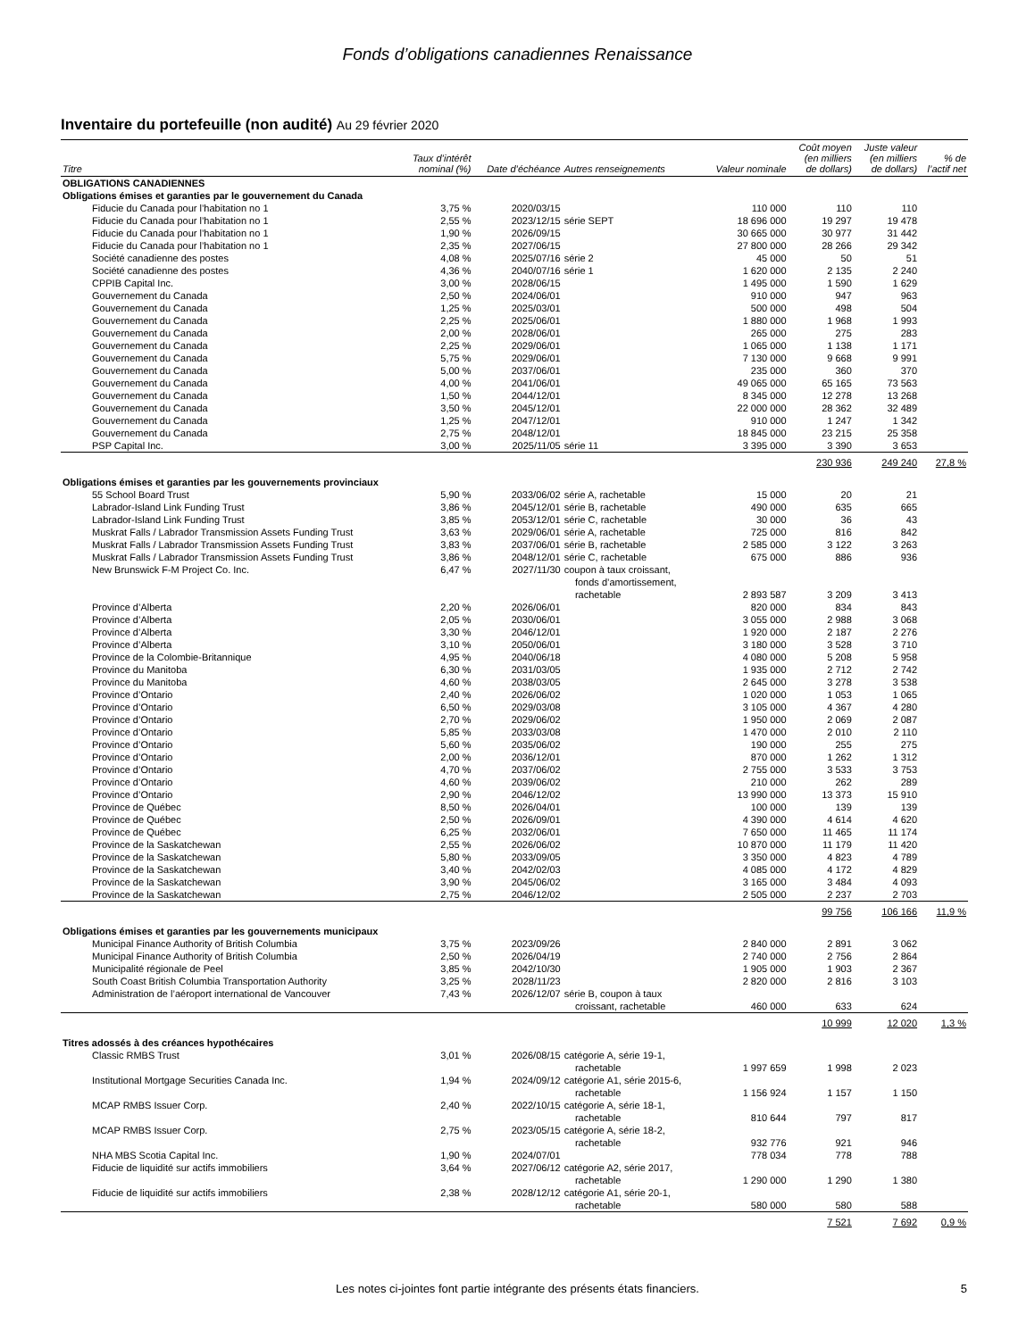Fonds d’obligations canadiennes Renaissance
Inventaire du portefeuille (non audité) Au 29 février 2020
| Titre | Taux d’intérêt nominal (%) | Date d’échéance | Autres renseignements | Valeur nominale | Coût moyen (en milliers de dollars) | Juste valeur (en milliers de dollars) | % de l’actif net |
| --- | --- | --- | --- | --- | --- | --- | --- |
| OBLIGATIONS CANADIENNES | | | | | | | |
| Obligations émises et garanties par le gouvernement du Canada | | | | | | | |
| Fiducie du Canada pour l’habitation no 1 | 3,75 % | 2020/03/15 | | 110 000 | 110 | 110 | |
| Fiducie du Canada pour l’habitation no 1 | 2,55 % | 2023/12/15 | série SEPT | 18 696 000 | 19 297 | 19 478 | |
| Fiducie du Canada pour l’habitation no 1 | 1,90 % | 2026/09/15 | | 30 665 000 | 30 977 | 31 442 | |
| Fiducie du Canada pour l’habitation no 1 | 2,35 % | 2027/06/15 | | 27 800 000 | 28 266 | 29 342 | |
| Société canadienne des postes | 4,08 % | 2025/07/16 | série 2 | 45 000 | 50 | 51 | |
| Société canadienne des postes | 4,36 % | 2040/07/16 | série 1 | 1 620 000 | 2 135 | 2 240 | |
| CPPIB Capital Inc. | 3,00 % | 2028/06/15 | | 1 495 000 | 1 590 | 1 629 | |
| Gouvernement du Canada | 2,50 % | 2024/06/01 | | 910 000 | 947 | 963 | |
| Gouvernement du Canada | 1,25 % | 2025/03/01 | | 500 000 | 498 | 504 | |
| Gouvernement du Canada | 2,25 % | 2025/06/01 | | 1 880 000 | 1 968 | 1 993 | |
| Gouvernement du Canada | 2,00 % | 2028/06/01 | | 265 000 | 275 | 283 | |
| Gouvernement du Canada | 2,25 % | 2029/06/01 | | 1 065 000 | 1 138 | 1 171 | |
| Gouvernement du Canada | 5,75 % | 2029/06/01 | | 7 130 000 | 9 668 | 9 991 | |
| Gouvernement du Canada | 5,00 % | 2037/06/01 | | 235 000 | 360 | 370 | |
| Gouvernement du Canada | 4,00 % | 2041/06/01 | | 49 065 000 | 65 165 | 73 563 | |
| Gouvernement du Canada | 1,50 % | 2044/12/01 | | 8 345 000 | 12 278 | 13 268 | |
| Gouvernement du Canada | 3,50 % | 2045/12/01 | | 22 000 000 | 28 362 | 32 489 | |
| Gouvernement du Canada | 1,25 % | 2047/12/01 | | 910 000 | 1 247 | 1 342 | |
| Gouvernement du Canada | 2,75 % | 2048/12/01 | | 18 845 000 | 23 215 | 25 358 | |
| PSP Capital Inc. | 3,00 % | 2025/11/05 | série 11 | 3 395 000 | 3 390 | 3 653 | |
| | | | | | 230 936 | 249 240 | 27,8 % |
| Obligations émises et garanties par les gouvernements provinciaux | | | | | | | |
| 55 School Board Trust | 5,90 % | 2033/06/02 | série A, rachetable | 15 000 | 20 | 21 | |
| Labrador-Island Link Funding Trust | 3,86 % | 2045/12/01 | série B, rachetable | 490 000 | 635 | 665 | |
| Labrador-Island Link Funding Trust | 3,85 % | 2053/12/01 | série C, rachetable | 30 000 | 36 | 43 | |
| Muskrat Falls / Labrador Transmission Assets Funding Trust | 3,63 % | 2029/06/01 | série A, rachetable | 725 000 | 816 | 842 | |
| Muskrat Falls / Labrador Transmission Assets Funding Trust | 3,83 % | 2037/06/01 | série B, rachetable | 2 585 000 | 3 122 | 3 263 | |
| Muskrat Falls / Labrador Transmission Assets Funding Trust | 3,86 % | 2048/12/01 | série C, rachetable | 675 000 | 886 | 936 | |
| New Brunswick F-M Project Co. Inc. | 6,47 % | 2027/11/30 | coupon à taux croissant, fonds d’amortissement, rachetable | 2 893 587 | 3 209 | 3 413 | |
| Province d’Alberta | 2,20 % | 2026/06/01 | | 820 000 | 834 | 843 | |
| Province d’Alberta | 2,05 % | 2030/06/01 | | 3 055 000 | 2 988 | 3 068 | |
| Province d’Alberta | 3,30 % | 2046/12/01 | | 1 920 000 | 2 187 | 2 276 | |
| Province d’Alberta | 3,10 % | 2050/06/01 | | 3 180 000 | 3 528 | 3 710 | |
| Province de la Colombie-Britannique | 4,95 % | 2040/06/18 | | 4 080 000 | 5 208 | 5 958 | |
| Province du Manitoba | 6,30 % | 2031/03/05 | | 1 935 000 | 2 712 | 2 742 | |
| Province du Manitoba | 4,60 % | 2038/03/05 | | 2 645 000 | 3 278 | 3 538 | |
| Province d’Ontario | 2,40 % | 2026/06/02 | | 1 020 000 | 1 053 | 1 065 | |
| Province d’Ontario | 6,50 % | 2029/03/08 | | 3 105 000 | 4 367 | 4 280 | |
| Province d’Ontario | 2,70 % | 2029/06/02 | | 1 950 000 | 2 069 | 2 087 | |
| Province d’Ontario | 5,85 % | 2033/03/08 | | 1 470 000 | 2 010 | 2 110 | |
| Province d’Ontario | 5,60 % | 2035/06/02 | | 190 000 | 255 | 275 | |
| Province d’Ontario | 2,00 % | 2036/12/01 | | 870 000 | 1 262 | 1 312 | |
| Province d’Ontario | 4,70 % | 2037/06/02 | | 2 755 000 | 3 533 | 3 753 | |
| Province d’Ontario | 4,60 % | 2039/06/02 | | 210 000 | 262 | 289 | |
| Province d’Ontario | 2,90 % | 2046/12/02 | | 13 990 000 | 13 373 | 15 910 | |
| Province de Québec | 8,50 % | 2026/04/01 | | 100 000 | 139 | 139 | |
| Province de Québec | 2,50 % | 2026/09/01 | | 4 390 000 | 4 614 | 4 620 | |
| Province de Québec | 6,25 % | 2032/06/01 | | 7 650 000 | 11 465 | 11 174 | |
| Province de la Saskatchewan | 2,55 % | 2026/06/02 | | 10 870 000 | 11 179 | 11 420 | |
| Province de la Saskatchewan | 5,80 % | 2033/09/05 | | 3 350 000 | 4 823 | 4 789 | |
| Province de la Saskatchewan | 3,40 % | 2042/02/03 | | 4 085 000 | 4 172 | 4 829 | |
| Province de la Saskatchewan | 3,90 % | 2045/06/02 | | 3 165 000 | 3 484 | 4 093 | |
| Province de la Saskatchewan | 2,75 % | 2046/12/02 | | 2 505 000 | 2 237 | 2 703 | |
| | | | | | 99 756 | 106 166 | 11,9 % |
| Obligations émises et garanties par les gouvernements municipaux | | | | | | | |
| Municipal Finance Authority of British Columbia | 3,75 % | 2023/09/26 | | 2 840 000 | 2 891 | 3 062 | |
| Municipal Finance Authority of British Columbia | 2,50 % | 2026/04/19 | | 2 740 000 | 2 756 | 2 864 | |
| Municipalité régionale de Peel | 3,85 % | 2042/10/30 | | 1 905 000 | 1 903 | 2 367 | |
| South Coast British Columbia Transportation Authority | 3,25 % | 2028/11/23 | | 2 820 000 | 2 816 | 3 103 | |
| Administration de l’aéroport international de Vancouver | 7,43 % | 2026/12/07 | série B, coupon à taux croissant, rachetable | 460 000 | 633 | 624 | |
| | | | | | 10 999 | 12 020 | 1,3 % |
| Titres adossés à des créances hypothécaires | | | | | | | |
| Classic RMBS Trust | 3,01 % | 2026/08/15 | catégorie A, série 19-1, rachetable | 1 997 659 | 1 998 | 2 023 | |
| Institutional Mortgage Securities Canada Inc. | 1,94 % | 2024/09/12 | catégorie A1, série 2015-6, rachetable | 1 156 924 | 1 157 | 1 150 | |
| MCAP RMBS Issuer Corp. | 2,40 % | 2022/10/15 | catégorie A, série 18-1, rachetable | 810 644 | 797 | 817 | |
| MCAP RMBS Issuer Corp. | 2,75 % | 2023/05/15 | catégorie A, série 18-2, rachetable | 932 776 | 921 | 946 | |
| NHA MBS Scotia Capital Inc. | 1,90 % | 2024/07/01 | | 778 034 | 778 | 788 | |
| Fiducie de liquidité sur actifs immobiliers | 3,64 % | 2027/06/12 | catégorie A2, série 2017, rachetable | 1 290 000 | 1 290 | 1 380 | |
| Fiducie de liquidité sur actifs immobiliers | 2,38 % | 2028/12/12 | catégorie A1, série 20-1, rachetable | 580 000 | 580 | 588 | |
| | | | | | 7 521 | 7 692 | 0,9 % |
Les notes ci-jointes font partie intégrante des présents états financiers. 5